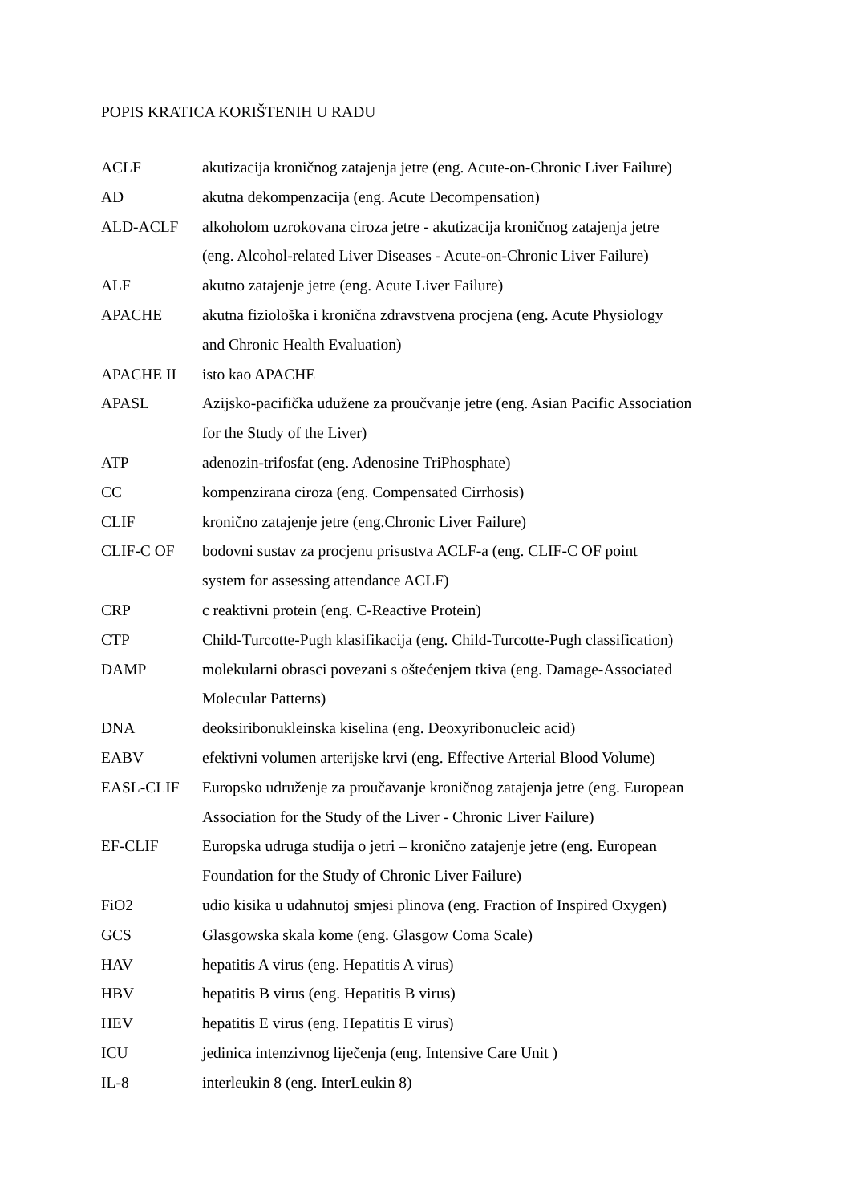POPIS KRATICA KORIŠTENIH U RADU
| ACLF | akutizacija kroničnog zatajenja jetre (eng. Acute-on-Chronic Liver Failure) |
| AD | akutna dekompenzacija (eng. Acute Decompensation) |
| ALD-ACLF | alkoholom uzrokovana ciroza jetre - akutizacija kroničnog zatajenja jetre (eng. Alcohol-related Liver Diseases - Acute-on-Chronic Liver Failure) |
| ALF | akutno zatajenje jetre (eng. Acute Liver Failure) |
| APACHE | akutna fiziološka i kronična zdravstvena procjena (eng. Acute Physiology and Chronic Health Evaluation) |
| APACHE II | isto kao APACHE |
| APASL | Azijsko-pacifička udužene za proučvanje jetre (eng. Asian Pacific Association for the Study of the Liver) |
| ATP | adenozin-trifosfat (eng. Adenosine TriPhosphate) |
| CC | kompenzirana ciroza (eng. Compensated Cirrhosis) |
| CLIF | kronično zatajenje jetre (eng.Chronic Liver Failure) |
| CLIF-C OF | bodovni sustav za procjenu prisustva ACLF-a (eng. CLIF-C OF point system for assessing attendance ACLF) |
| CRP | c reaktivni protein (eng. C-Reactive Protein) |
| CTP | Child-Turcotte-Pugh klasifikacija (eng. Child-Turcotte-Pugh classification) |
| DAMP | molekularni obrasci povezani s oštećenjem tkiva (eng. Damage-Associated Molecular Patterns) |
| DNA | deoksiribonukleinska kiselina (eng. Deoxyribonucleic acid) |
| EABV | efektivni volumen arterijske krvi (eng. Effective Arterial Blood Volume) |
| EASL-CLIF | Europsko udruženje za proučavanje kroničnog zatajenja jetre (eng. European Association for the Study of the Liver - Chronic Liver Failure) |
| EF-CLIF | Europska udruga studija o jetri – kronično zatajenje jetre (eng. European Foundation for the Study of Chronic Liver Failure) |
| FiO2 | udio kisika u udahnutoj smjesi plinova (eng. Fraction of Inspired Oxygen) |
| GCS | Glasgowska skala kome (eng. Glasgow Coma Scale) |
| HAV | hepatitis A virus (eng. Hepatitis A virus) |
| HBV | hepatitis B virus (eng. Hepatitis B virus) |
| HEV | hepatitis E virus (eng. Hepatitis E virus) |
| ICU | jedinica intenzivnog liječenja (eng. Intensive Care Unit ) |
| IL-8 | interleukin 8 (eng. InterLeukin 8) |